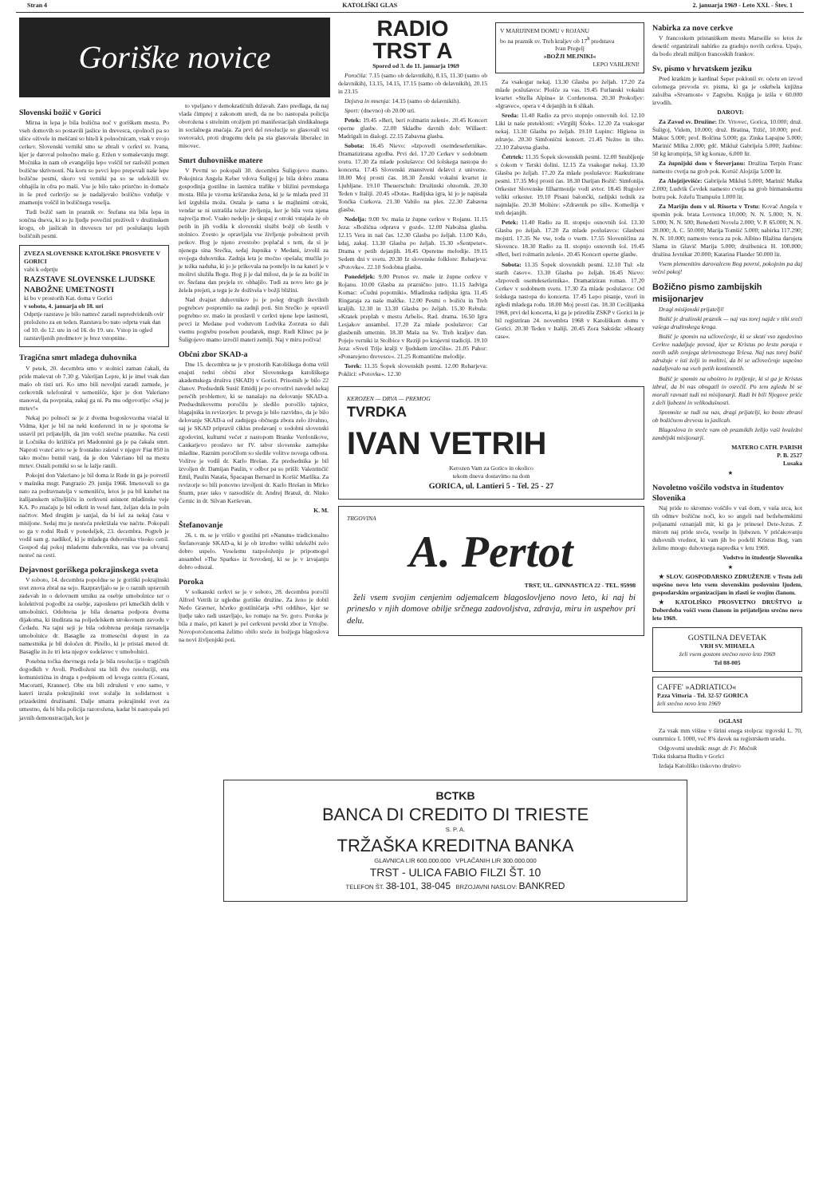Stran 4 KATOLIŠKI GLAS 2. januarja 1969 - Leto XXI. - Štev. 1
Goriške novice
Slovenski božič v Gorici
Mirna in lepa je bila božična noč v goriškem mestu. Po vseh domovih so postavili jaslice in drevesca, opolnoči pa so ulice oživele in meščani so hiteli k polnočnicam, vsak v svojo cerkev. Slovenski verniki smo se zbrali v cerkvi sv. Ivana, kjer je daroval polnočno mašo g. Eržen v somaševanju msgr. Močnika in nam ob evangeliju lepo voščil ter razložil pomen božične skrivnosti. Na koru so pevci lepo prepevali naše lepe božične pesmi, skoro vsi verniki pa so se udeležili sv. obhajila in ofra po maši. Vse je bilo tako prisrčno in domače in še pred cerkvijo se je nadaljevalo božično vzdušje v znamenju voščil in božičnega veselja.
Tudi božič sam in praznik sv. Štefana sta bila lepa in sončna dneva, ki so ju ljudje povečini preživeli v družinskem krogu, ob jaslicah in drevescu ter pri poslušanju lepih božičnih pesmi.
ZVEZA SLOVENSKE KATOLIŠKE PROSVETE V GORICI
vabi k odprtju
RAZSTAVE SLOVENSKE LJUDSKE NABOŽNE UMETNOSTI
ki bo v prostorih Kat. doma v Gorici
v soboto, 4. januarja ob 18. uri
Odprtje razstave je bilo namreč zaradi nepredvidenih ovir preloženo za en teden. Razstava bo nato odprta vsak dan od 10. do 12. ure in od 16. do 19. ure. Vstop in ogled razstavljenih predmetov je brez vstopnine.
Tragična smrt mladega duhovnika
V petek, 20. decembra smo v stolnici zaman čakali, da pride maševat ob 7.30 g. Valerijan Lepre, ki je imel vsak dan mašo ob tisti uri. Ko smo bili nevoljni zaradi zamude, je cerkovnik telefoniral v semenišče, kjer je don Valeriano stanoval, da povpraša, zakaj ga ni. Pa mu odgovorijo: »Saj je mrtev!«
Nekaj po polnoči se je z dvema bogoslovcema vračal iz Vidma, kjer je bil na neki konferenci in se je spotoma še ustavil pri prijateljih, da jim vošči srečne praznike. Na cesti iz Ločnika do križišča pri Madonnini ga je pa čakala smrt. Naproti vozeč avto se je frontalno zaletel v njegov Fiat 850 in tako močno butnil vanj, da je don Valeriano bil na mestu mrtev. Ostali potniki so se le lažje ranili.
Pokojni don Valeriano je bil doma iz Rude in ga je posvetil v mašnika msgr. Pangrazio 29. junija 1966. Imenovali so ga nato za podravnatelja v semenišču, letos je pa bil katehet na italijanskem učiteljišču in cerkveni asistent mladinske veje KA. Po značaju je bil odkrit in vesel fant, željan dela in poln načrtov. Med drugim je sanjal, da bi šel za nekaj časa v misijone. Sedaj mu je nesreča prekrižala vse načrte. Pokopali so ga v rodni Rudi v ponedeljek, 23. decembra. Pogreb je vodil sam g. nadškof, ki je mladega duhovnika visoko cenil. Gospod daj pokoj mlademu duhovniku, nas vse pa obvaruj nesreč na cesti.
Dejavnost goriškega pokrajinskega sveta
V soboto, 14. decembra popoldne se je goriški pokrajinski svet znova zbral na sejo. Razpravljalo se je o raznih upravnih zadevah in o delovnem urniku za osebje umobolnice ter o kolektivni pogodbi za osebje, zaposleno pri kmečkih delih v umobolnici. Odobrena je bila denarna podpora dvema dijakoma, ki študirata na poljedelskem strokovnem zavodu v Čedadu. Na tajni seji je bila odobrena prošnja ravnatelja umobolnice dr. Basaglie za tromesečni dopust in za namestnika je bil določen dr. Pirello, ki je pristaš metod dr. Basaglie in že tri leta njegov sodelavec v umobolnici.
Posebna točka dnevnega reda je bila resolucija o tragičnih dogodkih v Avoli. Predloženi sta bili dve resoluciji, ena komunistična in druga s podpisom od levega centra (Cosani, Macoratti, Kranner). Obe sta bili združeni v eno samo, v kateri izraža pokrajinski svet sožalje in solidarnost s prizadetimi družinami. Dalje smatra pokrajinski svet za umestno, da bi bila policija razorožena, kadar bi nastopala pri javnih demonstracijah, kot je
to vpeljano v demokratičnih državah. Zato predlaga, da naj vlada čimprej z zakonom uredi, da ne bo nastopala policija oborožena s strelnim orožjem pri manifestacijah sindikalnega in socialnega značaja. Za prvi del resolucije so glasovali vsi svetovalci, proti drugemu delu pa sta glasovala liberalec in misovec.
Smrt duhovniške matere
V Pevmi so pokopali 30. decembra Šuligojevo mamo. Pokojnica Angela Keber vdova Šuligoj je bila dobro znana gospodinja gostilne in lastnica trafike v bližini pevmskega mosta. Bila je vzorna krščanska žena, ki je še mlada pred 31 leti izgubila moža. Ostala je sama s še majhnimi otroki, vendar se ni ustrašila težav življenja, ker je bila vera njena največja moč. Vsako nedeljo je skupaj z otroki vstajala že ob petih in jih vodila k slovenski službi božji ob šestih v stolnico. Zvesto je opravljala vse življenje pobožnost prvih petkov. Bog je njeno zvestobo poplačal s tem, da si je njenega sina Srečka, sedaj župnika v Medani, izvolil za svojega duhovnika. Zadnja leta je močno opešala; mučila jo je težka naduha, ki jo je prikovala na posteljo in na kateri je v molitvi služila Bogu. Bog ji je dal milost, da je še za božič in sv. Štefana dan prejela sv. obhajilo. Tudi za novo leto ga je želela prejeti, a tega je že doživela v božji bližini.
Nad dvajset duhovnikov jo je poleg drugih številnih pogrebcev pospremilo na zadnji poti. Sin Srečko je opravil pogrebno sv. mašo in proslavil v cerkvi njene lepe lastnosti, pevci iz Medane pod vodstvom Ludvika Zorzuta so dali vsemu pogrebu poseben poudarek, msgr. Rudi Klinec pa je Šuligojevo mamo izročil materi zemlji. Naj v miru počiva!
Občni zbor SKAD-a
Dne 15. decembra se je v prostorih Katoliškega doma vršil enajsti redni občni zbor Slovenskega katoliškega akademskega društva (SKAD) v Gorici. Prisotnih je bilo 22 članov. Predsednik Susič Emidij je po otvoritvi navedel nekaj perečih problemov, ki se nanašajo na delovanje SKAD-a. Predsednikovemu poročilu je sledilo poročilo tajnice, blagajnika in revizorjev. Iz prvega je bilo razvidno, da je bilo delovanje SKAD-a od zadnjega občnega zbora zelo živahno, saj je SKAD pripravil ciklus predavanj o sodobni slovenski zgodovini, kulturni večer z nastopom Branke Verdonikove, Cankarjevo proslavo ter IV. tabor slovenske zamejske mladine. Raznim poročilom so sledile volitve novega odbora. Volitve je vodil dr. Karlo Brešan. Za predsednika je bil izvoljen dr. Damijan Paulin, v odbor pa so prišli: Valentinčič Emil, Paulin Nataša, Špacapan Bernard in Koršič Marilka. Za revizorje so bili ponovno izvoljeni dr. Karlo Brešan in Mirko Šturm, prav tako v razsodišče dr. Andrej Bratuž, dr. Ninko Černic in dr. Silvan Kerševan.
K. M.
Štefanovanje
26. t. m. se je vršilo v gostilni pri »Nanutu« tradicionalno Štefanovanje SKAD-a, ki je ob izredno veliki udeležbi zelo dobro uspelo. Veselemu razpoloženju je pripomogel ansambel »The Sparks« iz Sovodenj, ki se je v izvajanju dobro odrezal.
Poroka
V solkanski cerkvi se je v soboto, 28. decembra poročil Alfred Vetrih iz ugledne goriške družine. Za ženo je dobil Nedo Gravner, hčerko gostilničarja »Pri oddihu«, kjer se ljudje tako radi ustavljajo, ko romajo na Sv. goro. Poroka je bila z mašo, pri kateri je pel cerkveni pevski zbor iz Vrtojbe. Novoporočencema želimo obilo sreče in božjega blagoslova na novi življenjski poti.
RADIO
TRST A
Spored od 3. do 11. januarja 1969
Poročila: 7.15 (samo ob delavnikih), 8.15, 11.30 (samo ob delavnikih), 13.15, 14.15, 17.15 (samo ob delavnikih), 20.15 in 23.15
Dejstva in mnenja: 14.15 (samo ob delavnikih).
Sport: (dnevno) ob 20.00 uri.
Petek: 19.45 »Beri, beri rožmarin zeleni«. 20.45 Koncert operne glasbe. 22.00 Skladbe davnih dob: Willaert: Madrigali in dialogi. 22.15 Zabavna glasba.
Sobota: 16.45 Nievo: »Izpovedi osemdesetletnika«. Dramatizirana zgodba. Prvi del. 17.20 Cerkev v sodobnem svetu. 17.30 Za mlade poslušavce: Od šolskega nastopa do koncerta. 17.45 Slovenski znanstveni delavci z univerze. 18.00 Moj prosti čas. 18.30 Ženski vokalni kvartet iz Ljubljane. 19.10 Theuerschuh: Družinski obzornik. 20.30 Teden v Italiji. 20.45 »Dota«. Radijska igra, ki jo je napisala Tončka Curkova. 21.30 Vabilo na ples. 22.30 Zabavna glasba.
Nedelja: 9.00 Sv. maša iz župne cerkve v Rojanu. 11.15 Jeza: »Božična odprava v gozd«. 12.00 Nabožna glasba. 12.15 Vera in naš čas. 12.30 Glasba po željah. 13.00 Kdo, kdaj, zakaj. 13.30 Glasba po željah. 15.30 »Šentpeter«. Drama v petih dejanjih. 18.45 Operetne melodije. 19.15 Sedem dni v svetu. 20.30 Iz slovenske folklore: Reharjeva: »Potovke«. 22.10 Sodobna glasba.
Ponedeljek: 9.00 Prenos sv. maše iz župne cerkve v Rojanu. 10.00 Glasba za praznično jutro. 11.15 Jadviga Komac: »Čudni popotniki«. Mladinska radijska igra. 11.45 Ringaraja za naše malčke. 12.00 Pesmi o božiču in Treh kraljih. 12.30 in 13.30 Glasba po željah. 15.30 Rebula: »Kratek preplah v mestu Arbeli«. Rad. drama. 16.50 Igra Lesjakov ansambel. 17.20 Za mlade poslušavce: Car glasbenih umetnin. 18.30 Maša na Sv. Treh kraljev dan. Pojejo verniki iz Stolbice v Reziji po krajevni tradiciji. 19.10 Jeza: »Sveti Trije kralji v ljudskem izročilu«. 21.05 Pahor: »Ponarejeno drevesce«. 21.25 Romantične melodije.
Torek: 11.35 Šopek slovenskih pesmi. 12.00 Reharjeva: Poklici: »Potovke«. 12.30
V MARIJINEM DOMU v ROJANU
bo na praznik sv. Treh kraljev ob 17<sup>h</sup> predstava
Ivan Pregelj
»BOŽJI MEJNIKI«
LEPO VABLJENI!
Za vsakogar nekaj. 13.30 Glasba po željah. 17.20 Za mlade poslušavce: Plošče za vas. 19.45 Furlanski vokalni kvartet »Stella Alpina« iz Cordenonsa. 20.30 Prokofjev: »Igravec«, opera v 4 dejanjih in 6 slikah.
Sreda: 11.40 Radio za prvo stopnjo osnovnih šol. 12.10 Liki iz naše preteklosti: »Virgilij Šček«. 12.20 Za vsakogar nekaj. 13.30 Glasba po željah. 19.10 Lupinc: Higiena in zdravje. 20.30 Simfonični koncert. 21.45 Nežno in tiho. 22.10 Zabavna glasba.
Četrtek: 11.35 Šopek slovenskih pesmi. 12.00 Snubljenje s čokom v Terski dolini. 12.15 Za vsakogar nekaj. 13.30 Glasba po željah. 17.20 Za mlade poslušavce: Razkuštrane pesmi. 17.35 Moj prosti čas. 18.30 Darijan Božič: Simfonija. Orkester Slovenske filharmonije vodi avtor. 18.45 Rugolov veliki orkester. 19.10 Pisani balončki, radijski tednik za najmlajše. 20.30 Molière: »Zdravnik po sili«. Komedija v treh dejanjih.
Petek: 11.40 Radio za II. stopnjo osnovnih šol. 13.30 Glasba po željah. 17.20 Za mlade poslušavce: Glasbeni mojstri. 17.35 Ne vse, toda o vsem. 17.55 Slovenščina za Slovence. 18.30 Radio za II. stopnjo osnovnih šol. 19.45 »Beri, beri rožmarin zeleni«. 20.45 Koncert operne glasbe.
Sobota: 11.35 Šopek slovenskih pesmi. 12.10 Tul: »Iz starih časov«. 13.30 Glasba po željah. 16.45 Nievo: »Izpovedi osemdesetletnika«. Dramatiziran roman. 17.20 Cerkev v sodobnem svetu. 17.30 Za mlade poslušavce: Od šolskega nastopa do koncerta. 17.45 Lepo pisanje, vzori in zgledi mladega rodu. 18.00 Moj prosti čas. 18.30 Cecilijanka 1968, prvi del koncerta, ki ga je priredila ZSKP v Gorici in je bil registriran 24. novembra 1968 v Katoliškem domu v Gorici. 20.30 Teden v Italiji. 20.45 Zora Saksida: »Beauty case«.
KEROZEN — DRVA — PREMOG
TVRDKA
IVAN VETRIH
Kerozen Vam za Gorico in okolico
tekom dneva dostavimo na dom
GORICA, ul. Lantieri 5 - Tel. 25 - 27
TRGOVINA
A. Pertot
TRST, UL. GINNASTICA 22 - TEL. 95998
želi vsem svojim cenjenim odjemalcem blagoslovljeno novo leto, ki naj bi prineslo v njih domove obilje srčnega zadovoljstva, zdravja, miru in uspehov pri delu.
Nabirka za nove cerkve
V francoskem pristaniškem mestu Marseille so letos že desetič organizirali nabirko za gradnjo novih cerkva. Upajo, da bodo zbrali milijon francoskih frankov.
Sv. pismo v hrvatskem jeziku
Pred kratkim je kardinal Šeper poklonil sv. očetu en izvod celotnega prevoda sv. pisma, ki ga je oskrbela knjižna založba »Stvarnost« v Zagrebu. Knjiga je izšla v 60.000 izvodih.
DAROVI:
Za Zavod sv. Družine: Dr. Vrtovec, Gorica, 10.000; druž. Šuligoj, Videm, 10.000; druž. Bratina, Tržič, 10.000; prof. Makuc 5.000; prof. Bolčina 5.000; ga. Zinka Lapajne 5.000; Marinič Milka 2.000; gdč. Mikluž Gabrijela 5.000; Jazbine: 50 kg krompirja, 50 kg koruze, 6.000 lir.
Za župnijski dom v Števerjanu: Družina Terpin Franc namesto cvetja na grob pok. Korsič Alojzija 5.000 lir.
Za Alojzijevišče: Gabrijela Mikluš 5.000; Marinič Malka 2.000; Ludvik Čevdek namesto cvetja na grob birmanskemu botru pok. Jožefu Trampušu 1.000 lir.
Za Marijin dom v ul. Risorta v Trstu: Kovač Angela v spomin pok. brata Lovrenca 10.000; N. N. 5.000; N. N. 5.000; N. N. 500; Benedetti Novela 2.000; V. P. 65.000; N. N. 20.000; A. C. 50.000; Marija Tomšič 5.000; nabirka 117.290; N. N. 10.000; namesto venca za pok. Albino Blažina darujeta Slama in Glavič Marija 5.000; družbenica H. 100.000; družina Jevnikar 20.000; Katarina Flander 50.000 lir.
Vsem plemenitim darovalcem Bog povrni, pokojnim pa daj večni pokoj!
Božično pismo zambijskih misijonarjev
Dragi misijonski prijatelji!
Božič je družinski praznik — naj vas torej najde v tihi sreči vašega družinskega kroga.
Božič je spomin na učlovečenje, ki se skozi vso zgodovino Cerkve nadaljuje povsod, kjer se Kristus po krstu poraja v novih udih svojega skrivnostnega Telesa. Naj nas torej božič združuje v isti želji in molitvi, da bi se učlovečenje uspešno nadaljevalo na vseh petih kontinentih.
Božič je spomin na uboštvo in trpljenje, ki si ga je Kristus izbral, da bi nas obogatil in osrečil. Po tem zgledu bi se morali ravnati tudi mi misijonarji. Radi bi bili Njegove priče z deli ljubezni in velikodušnosti.
Spomnite se tudi na nas, dragi prijatelji, ko boste zbrani ob božičnem drevesu in jaslicah.
Blagoslova in sreče vam ob praznikih želijo vaši hvaležni zambijski misijonarji.
MATERO CATH. PARISH
P. B. 2527
Lusaka
★
Novoletno voščilo vodstva in študentov Slovenika
Naj pride to skromno voščilo v vaš dom, v vaša srca, kot tih odmev božične noči, ko so angeli nad betlehemskimi poljanami oznanjali mir, ki ga je prinesel Dete-Jezus. Z mirom naj pride sreča, veselje in ljubezen. V pričakovanju duhovnih vrednot, ki vam jih bo podelil Kristus Bog, vam želimo mnogo duhovnega napredka v letu 1969.
Vodstvo in študentje Slovenika
★
★ SLOV. GOSPODARSKO ZDRUŽENJE v Trstu želi uspešno novo leto vsem slovenskim poslovnim ljudem, gospodarskim organizacijam in zlasti še svojim članom.
★ KATOLIŠKO PROSVETNO DRUŠTVO iz Doberdoba vošči vsem članom in prijateljem srečno novo leto 1969.
GOSTILNA DEVETAK
VRH SV. MIHAELA
želi vsem gostom srečno novo leto 1969
Tel 88-005
CAFFE' »ADRIATICO«
P.zza Vittoria - Tel. 32-57 GORICA
želi srečno novo leto 1969
OGLASI
Za vsak mm višine v širini enega stolpca: trgovski L. 70, osmrtnice L 1000, več 8% davek na registrskem uradu.
Odgovorni urednik: msgr. dr. Fr. Močnik
Tiska tiskarna Budin v Gorici
Izdaja Katoliško tiskovno društvo
BCTKB
BANCA DI CREDITO DI TRIESTE
S. P. A.
TRŽAŠKA KREDITNA BANKA
GLAVNICA LIR 600.000.000 VPLAČANIH LIR 300.000.000
TRST - ULICA FABIO FILZI ŠT. 10
TELEFON ŠT. 38-101, 38-045 BRZOJAVNI NASLOV: BANKRED